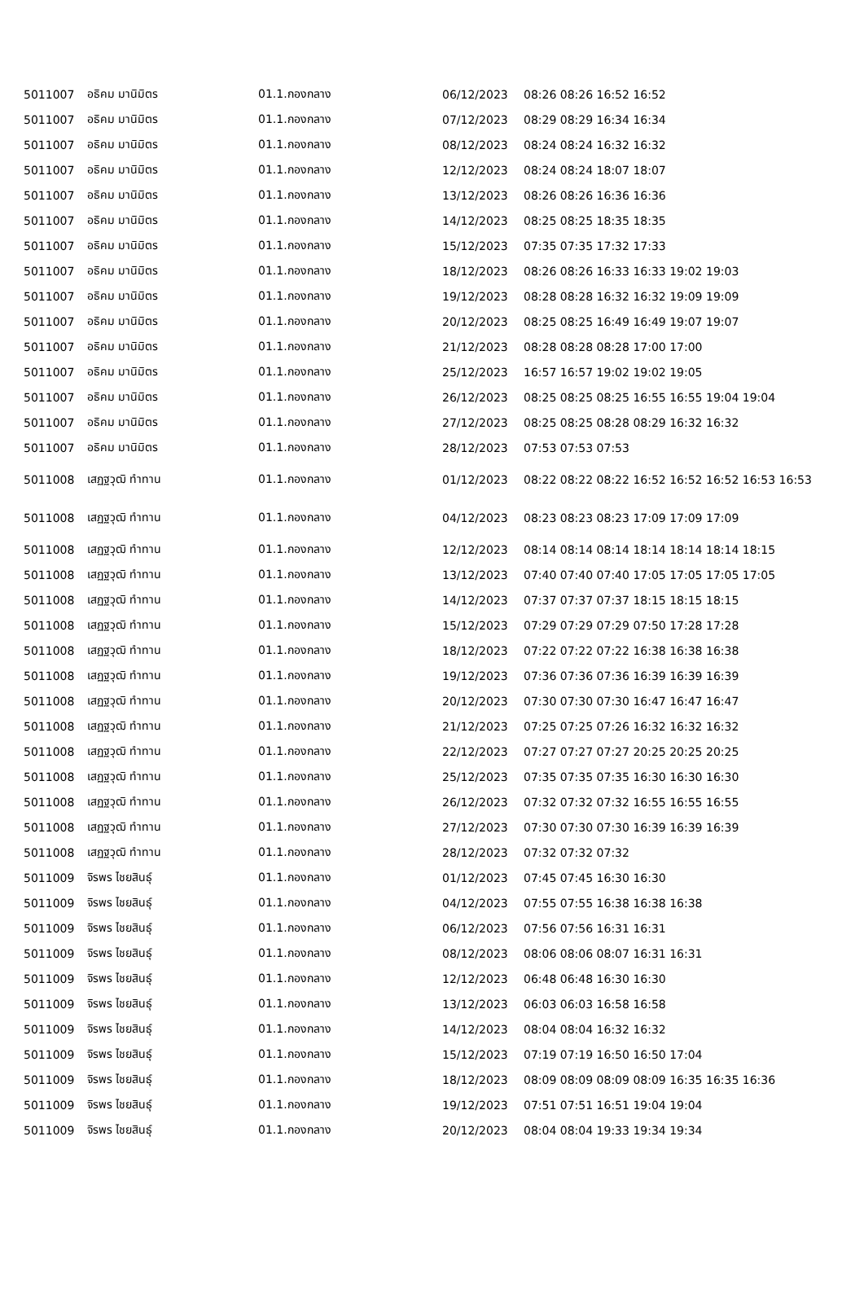| 5011007 | อธิคม มานิมิตร | 01.1.กองกลาง | 06/12/2023 | 08:26 08:26 16:52 16:52 |
| 5011007 | อธิคม มานิมิตร | 01.1.กองกลาง | 07/12/2023 | 08:29 08:29 16:34 16:34 |
| 5011007 | อธิคม มานิมิตร | 01.1.กองกลาง | 08/12/2023 | 08:24 08:24 16:32 16:32 |
| 5011007 | อธิคม มานิมิตร | 01.1.กองกลาง | 12/12/2023 | 08:24 08:24 18:07 18:07 |
| 5011007 | อธิคม มานิมิตร | 01.1.กองกลาง | 13/12/2023 | 08:26 08:26 16:36 16:36 |
| 5011007 | อธิคม มานิมิตร | 01.1.กองกลาง | 14/12/2023 | 08:25 08:25 18:35 18:35 |
| 5011007 | อธิคม มานิมิตร | 01.1.กองกลาง | 15/12/2023 | 07:35 07:35 17:32 17:33 |
| 5011007 | อธิคม มานิมิตร | 01.1.กองกลาง | 18/12/2023 | 08:26 08:26 16:33 16:33 19:02 19:03 |
| 5011007 | อธิคม มานิมิตร | 01.1.กองกลาง | 19/12/2023 | 08:28 08:28 16:32 16:32 19:09 19:09 |
| 5011007 | อธิคม มานิมิตร | 01.1.กองกลาง | 20/12/2023 | 08:25 08:25 16:49 16:49 19:07 19:07 |
| 5011007 | อธิคม มานิมิตร | 01.1.กองกลาง | 21/12/2023 | 08:28 08:28 08:28 17:00 17:00 |
| 5011007 | อธิคม มานิมิตร | 01.1.กองกลาง | 25/12/2023 | 16:57 16:57 19:02 19:02 19:05 |
| 5011007 | อธิคม มานิมิตร | 01.1.กองกลาง | 26/12/2023 | 08:25 08:25 08:25 16:55 16:55 19:04 19:04 |
| 5011007 | อธิคม มานิมิตร | 01.1.กองกลาง | 27/12/2023 | 08:25 08:25 08:28 08:29 16:32 16:32 |
| 5011007 | อธิคม มานิมิตร | 01.1.กองกลาง | 28/12/2023 | 07:53 07:53 07:53 |
| 5011008 | เสฏฐวุฒิ ทำทาน | 01.1.กองกลาง | 01/12/2023 | 08:22 08:22 08:22 16:52 16:52 16:52 16:53 16:53 |
| 5011008 | เสฏฐวุฒิ ทำทาน | 01.1.กองกลาง | 04/12/2023 | 08:23 08:23 08:23 17:09 17:09 17:09 |
| 5011008 | เสฏฐวุฒิ ทำทาน | 01.1.กองกลาง | 12/12/2023 | 08:14 08:14 08:14 18:14 18:14 18:14 18:15 |
| 5011008 | เสฏฐวุฒิ ทำทาน | 01.1.กองกลาง | 13/12/2023 | 07:40 07:40 07:40 17:05 17:05 17:05 17:05 |
| 5011008 | เสฏฐวุฒิ ทำทาน | 01.1.กองกลาง | 14/12/2023 | 07:37 07:37 07:37 18:15 18:15 18:15 |
| 5011008 | เสฏฐวุฒิ ทำทาน | 01.1.กองกลาง | 15/12/2023 | 07:29 07:29 07:29 07:50 17:28 17:28 |
| 5011008 | เสฏฐวุฒิ ทำทาน | 01.1.กองกลาง | 18/12/2023 | 07:22 07:22 07:22 16:38 16:38 16:38 |
| 5011008 | เสฏฐวุฒิ ทำทาน | 01.1.กองกลาง | 19/12/2023 | 07:36 07:36 07:36 16:39 16:39 16:39 |
| 5011008 | เสฏฐวุฒิ ทำทาน | 01.1.กองกลาง | 20/12/2023 | 07:30 07:30 07:30 16:47 16:47 16:47 |
| 5011008 | เสฏฐวุฒิ ทำทาน | 01.1.กองกลาง | 21/12/2023 | 07:25 07:25 07:26 16:32 16:32 16:32 |
| 5011008 | เสฏฐวุฒิ ทำทาน | 01.1.กองกลาง | 22/12/2023 | 07:27 07:27 07:27 20:25 20:25 20:25 |
| 5011008 | เสฏฐวุฒิ ทำทาน | 01.1.กองกลาง | 25/12/2023 | 07:35 07:35 07:35 16:30 16:30 16:30 |
| 5011008 | เสฏฐวุฒิ ทำทาน | 01.1.กองกลาง | 26/12/2023 | 07:32 07:32 07:32 16:55 16:55 16:55 |
| 5011008 | เสฏฐวุฒิ ทำทาน | 01.1.กองกลาง | 27/12/2023 | 07:30 07:30 07:30 16:39 16:39 16:39 |
| 5011008 | เสฏฐวุฒิ ทำทาน | 01.1.กองกลาง | 28/12/2023 | 07:32 07:32 07:32 |
| 5011009 | จิรพร ไชยสินธุ์ | 01.1.กองกลาง | 01/12/2023 | 07:45 07:45 16:30 16:30 |
| 5011009 | จิรพร ไชยสินธุ์ | 01.1.กองกลาง | 04/12/2023 | 07:55 07:55 16:38 16:38 16:38 |
| 5011009 | จิรพร ไชยสินธุ์ | 01.1.กองกลาง | 06/12/2023 | 07:56 07:56 16:31 16:31 |
| 5011009 | จิรพร ไชยสินธุ์ | 01.1.กองกลาง | 08/12/2023 | 08:06 08:06 08:07 16:31 16:31 |
| 5011009 | จิรพร ไชยสินธุ์ | 01.1.กองกลาง | 12/12/2023 | 06:48 06:48 16:30 16:30 |
| 5011009 | จิรพร ไชยสินธุ์ | 01.1.กองกลาง | 13/12/2023 | 06:03 06:03 16:58 16:58 |
| 5011009 | จิรพร ไชยสินธุ์ | 01.1.กองกลาง | 14/12/2023 | 08:04 08:04 16:32 16:32 |
| 5011009 | จิรพร ไชยสินธุ์ | 01.1.กองกลาง | 15/12/2023 | 07:19 07:19 16:50 16:50 17:04 |
| 5011009 | จิรพร ไชยสินธุ์ | 01.1.กองกลาง | 18/12/2023 | 08:09 08:09 08:09 08:09 16:35 16:35 16:36 |
| 5011009 | จิรพร ไชยสินธุ์ | 01.1.กองกลาง | 19/12/2023 | 07:51 07:51 16:51 19:04 19:04 |
| 5011009 | จิรพร ไชยสินธุ์ | 01.1.กองกลาง | 20/12/2023 | 08:04 08:04 19:33 19:34 19:34 |